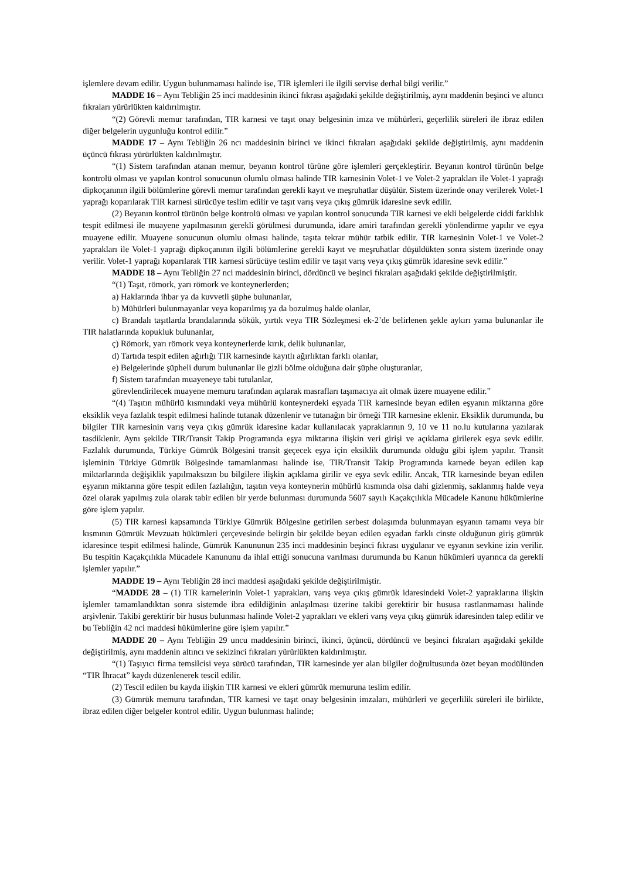işlemlere devam edilir. Uygun bulunmaması halinde ise, TIR işlemleri ile ilgili servise derhal bilgi verilir.”
MADDE 16 – Aynı Tebliğin 25 inci maddesinin ikinci fıkrası aşağıdaki şekilde değiştirilmiş, aynı maddenin beşinci ve altıncı fıkraları yürürlükten kaldırılmıştır.
“(2) Görevli memur tarafından, TIR karnesi ve taşıt onay belgesinin imza ve mühürleri, geçerlilik süreleri ile ibraz edilen diğer belgelerin uygunluğu kontrol edilir.”
MADDE 17 – Aynı Tebliğin 26 ncı maddesinin birinci ve ikinci fıkraları aşağıdaki şekilde değiştirilmiş, aynı maddenin üçüncü fıkrası yürürlükten kaldırılmıştır.
“(1) Sistem tarafından atanan memur, beyanın kontrol türüne göre işlemleri gerçekleştirir. Beyanın kontrol türünün belge kontrolü olması ve yapılan kontrol sonucunun olumlu olması halinde TIR karnesinin Volet-1 ve Volet-2 yaprakları ile Volet-1 yaprağı dipkoçanının ilgili bölümlerine görevli memur tarafından gerekli kayıt ve meşruhatlar düşülür. Sistem üzerinde onay verilerek Volet-1 yaprağı koparılarak TIR karnesi sürücüye teslim edilir ve taşıt varış veya çıkış gümrük idaresine sevk edilir.
(2) Beyanın kontrol türünün belge kontrolü olması ve yapılan kontrol sonucunda TIR karnesi ve ekli belgelerde ciddi farklılık tespit edilmesi ile muayene yapılmasının gerekli görülmesi durumunda, idare amiri tarafından gerekli yönlendirme yapılır ve eşya muayene edilir. Muayene sonucunun olumlu olması halinde, taşıta tekrar mühür tatbik edilir. TIR karnesinin Volet-1 ve Volet-2 yaprakları ile Volet-1 yaprağı dipkoçanının ilgili bölümlerine gerekli kayıt ve meşruhatlar düşüldükten sonra sistem üzerinde onay verilir. Volet-1 yaprağı koparılarak TIR karnesi sürücüye teslim edilir ve taşıt varış veya çıkış gümrük idaresine sevk edilir.”
MADDE 18 – Aynı Tebliğin 27 nci maddesinin birinci, dördüncü ve beşinci fıkraları aşağıdaki şekilde değiştirilmiştir.
“(1) Taşıt, römork, yarı römork ve konteynerlerden;
a) Haklarında ihbar ya da kuvvetli şüphe bulunanlar,
b) Mühürleri bulunmayanlar veya koparılmış ya da bozulmuş halde olanlar,
c) Brandalı taşıtlarda brandalarında sökük, yırtık veya TIR Sözleşmesi ek-2’de belirlenen şekle aykırı yama bulunanlar ile TIR halatlarında kopukluk bulunanlar,
ç) Römork, yarı römork veya konteynerlerde kırık, delik bulunanlar,
d) Tartıda tespit edilen ağırlığı TIR karnesinde kayıtlı ağırlıktan farklı olanlar,
e) Belgelerinde şüpheli durum bulunanlar ile gizli bölme olduğuna dair şüphe oluşturanlar,
f) Sistem tarafından muayeneye tabi tutulanlar,
görevlendirilecek muayene memuru tarafından açılarak masrafları taşımacıya ait olmak üzere muayene edilir.”
“(4) Taşıtın mühürlü kısmındaki veya mühürlü konteynerdeki eşyada TIR karnesinde beyan edilen eşyanın miktarına göre eksiklik veya fazlalık tespit edilmesi halinde tutanak düzenlenir ve tutanağın bir örneği TIR karnesine eklenir. Eksiklik durumunda, bu bilgiler TIR karnesinin varış veya çıkış gümrük idaresine kadar kullanılacak yapraklarının 9, 10 ve 11 no.lu kutularına yazılarak tasdiklenir. Aynı şekilde TIR/Transit Takip Programında eşya miktarına ilişkin veri girişi ve açıklama girilerek eşya sevk edilir. Fazlalık durumunda, Türkiye Gümrük Bölgesini transit geçecek eşya için eksiklik durumunda olduğu gibi işlem yapılır. Transit işleminin Türkiye Gümrük Bölgesinde tamamlanması halinde ise, TIR/Transit Takip Programında karnede beyan edilen kap miktarlarında değişiklik yapılmaksızın bu bilgilere ilişkin açıklama girilir ve eşya sevk edilir. Ancak, TIR karnesinde beyan edilen eşyanın miktarına göre tespit edilen fazlalığın, taşıtın veya konteynerin mühürlü kısmında olsa dahi gizlenmiş, saklanmış halde veya özel olarak yapılmış zula olarak tabir edilen bir yerde bulunması durumunda 5607 sayılı Kaçakçılıkla Mücadele Kanunu hükümlerine göre işlem yapılır.
(5) TIR karnesi kapsamında Türkiye Gümrük Bölgesine getirilen serbest dolaşımda bulunmayan eşyanın tamamı veya bir kısmının Gümrük Mevzuatı hükümleri çerçevesinde belirgin bir şekilde beyan edilen eşyadan farklı cinste olduğunun giriş gümrük idaresince tespit edilmesi halinde, Gümrük Kanununun 235 inci maddesinin beşinci fıkrası uygulanır ve eşyanın sevkine izin verilir. Bu tespitin Kaçakçılıkla Mücadele Kanununu da ihlal ettiği sonucuna varılması durumunda bu Kanun hükümleri uyarınca da gerekli işlemler yapılır.”
MADDE 19 – Aynı Tebliğin 28 inci maddesi aşağıdaki şekilde değiştirilmiştir.
“MADDE 28 – (1) TIR karnelerinin Volet-1 yaprakları, varış veya çıkış gümrük idaresindeki Volet-2 yapraklarına ilişkin işlemler tamamlandıktan sonra sistemde ibra edildiğinin anlaşılması üzerine takibi gerektirir bir hususa rastlanmaması halinde arşivlenir. Takibi gerektirir bir husus bulunması halinde Volet-2 yaprakları ve ekleri varış veya çıkış gümrük idaresinden talep edilir ve bu Tebliğin 42 nci maddesi hükümlerine göre işlem yapılır.”
MADDE 20 – Aynı Tebliğin 29 uncu maddesinin birinci, ikinci, üçüncü, dördüncü ve beşinci fıkraları aşağıdaki şekilde değiştirilmiş, aynı maddenin altıncı ve sekizinci fıkraları yürürlükten kaldırılmıştır.
“(1) Taşıyıcı firma temsilcisi veya sürücü tarafından, TIR karnesinde yer alan bilgiler doğrultusunda özet beyan modülünden “TIR İhracat” kaydı düzenlenerek tescil edilir.
(2) Tescil edilen bu kayda ilişkin TIR karnesi ve ekleri gümrük memuruna teslim edilir.
(3) Gümrük memuru tarafından, TIR karnesi ve taşıt onay belgesinin imzaları, mühürleri ve geçerlilik süreleri ile birlikte, ibraz edilen diğer belgeler kontrol edilir. Uygun bulunması halinde;